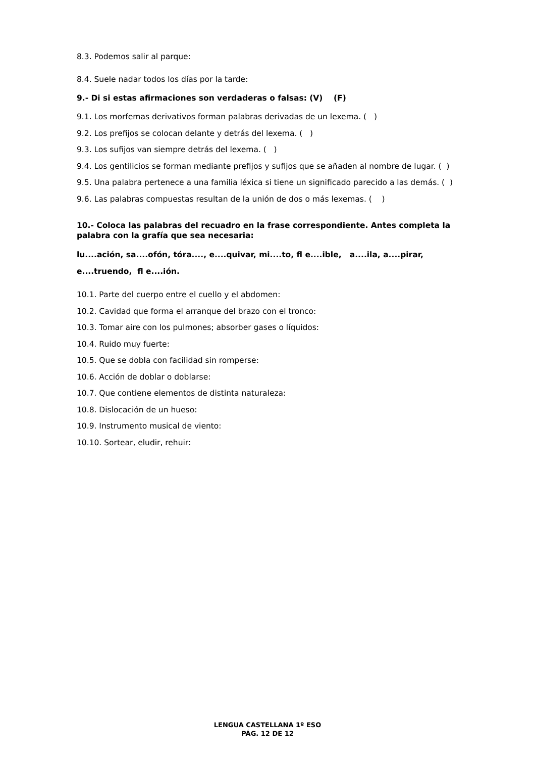8.3. Podemos salir al parque:
8.4. Suele nadar todos los días por la tarde:
9.- Di si estas afirmaciones son verdaderas o falsas: (V) (F)
9.1. Los morfemas derivativos forman palabras derivadas de un lexema. ( )
9.2. Los prefijos se colocan delante y detrás del lexema. ( )
9.3. Los sufijos van siempre detrás del lexema. ( )
9.4. Los gentilicios se forman mediante prefijos y sufijos que se añaden al nombre de lugar. ( )
9.5. Una palabra pertenece a una familia léxica si tiene un significado parecido a las demás. ( )
9.6. Las palabras compuestas resultan de la unión de dos o más lexemas. ( )
10.- Coloca las palabras del recuadro en la frase correspondiente. Antes completa la palabra con la grafía que sea necesaria:
lu....ación, sa....ofón, tóra...., e....quivar, mi....to, fl e....ible, a....ila, a....pirar, e....truendo, fl e....ión.
10.1. Parte del cuerpo entre el cuello y el abdomen:
10.2. Cavidad que forma el arranque del brazo con el tronco:
10.3. Tomar aire con los pulmones; absorber gases o líquidos:
10.4. Ruido muy fuerte:
10.5. Que se dobla con facilidad sin romperse:
10.6. Acción de doblar o doblarse:
10.7. Que contiene elementos de distinta naturaleza:
10.8. Dislocación de un hueso:
10.9. Instrumento musical de viento:
10.10. Sortear, eludir, rehuir:
LENGUA CASTELLANA 1º ESO
PÁG. 12 DE 12